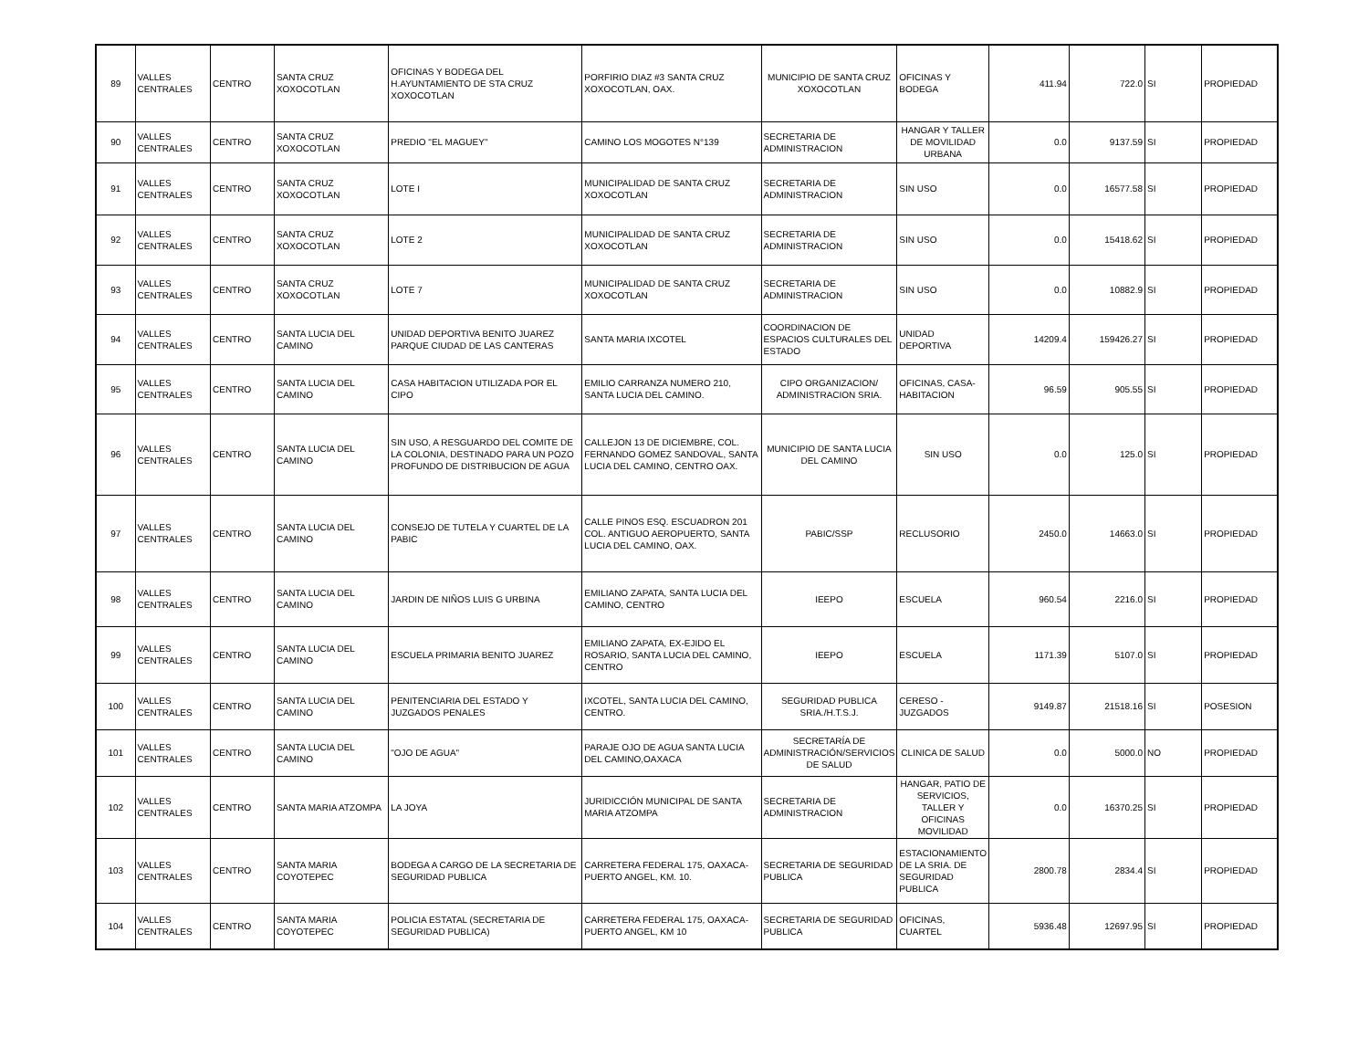| 89 | VALLES CENTRALES | CENTRO | SANTA CRUZ XOXOCOTLAN | OFICINAS Y BODEGA DEL H.AYUNTAMIENTO DE STA CRUZ XOXOCOTLAN | PORFIRIO DIAZ #3 SANTA CRUZ XOXOCOTLAN, OAX. | MUNICIPIO DE SANTA CRUZ XOXOCOTLAN | OFICINAS Y BODEGA | 411.94 | 722.0 | SI | PROPIEDAD |
| 90 | VALLES CENTRALES | CENTRO | SANTA CRUZ XOXOCOTLAN | PREDIO "EL MAGUEY" | CAMINO LOS MOGOTES N°139 | SECRETARIA DE ADMINISTRACION | HANGAR Y TALLER DE MOVILIDAD URBANA | 0.0 | 9137.59 | SI | PROPIEDAD |
| 91 | VALLES CENTRALES | CENTRO | SANTA CRUZ XOXOCOTLAN | LOTE I | MUNICIPALIDAD DE SANTA CRUZ XOXOCOTLAN | SECRETARIA DE ADMINISTRACION | SIN USO | 0.0 | 16577.58 | SI | PROPIEDAD |
| 92 | VALLES CENTRALES | CENTRO | SANTA CRUZ XOXOCOTLAN | LOTE 2 | MUNICIPALIDAD DE SANTA CRUZ XOXOCOTLAN | SECRETARIA DE ADMINISTRACION | SIN USO | 0.0 | 15418.62 | SI | PROPIEDAD |
| 93 | VALLES CENTRALES | CENTRO | SANTA CRUZ XOXOCOTLAN | LOTE 7 | MUNICIPALIDAD DE SANTA CRUZ XOXOCOTLAN | SECRETARIA DE ADMINISTRACION | SIN USO | 0.0 | 10882.9 | SI | PROPIEDAD |
| 94 | VALLES CENTRALES | CENTRO | SANTA LUCIA DEL CAMINO | UNIDAD DEPORTIVA BENITO JUAREZ PARQUE CIUDAD DE LAS CANTERAS | SANTA MARIA IXCOTEL | COORDINACION DE ESPACIOS CULTURALES DEL ESTADO | UNIDAD DEPORTIVA | 14209.4 | 159426.27 | SI | PROPIEDAD |
| 95 | VALLES CENTRALES | CENTRO | SANTA LUCIA DEL CAMINO | CASA HABITACION UTILIZADA POR EL CIPO | EMILIO CARRANZA NUMERO 210, SANTA LUCIA DEL CAMINO. | CIPO ORGANIZACION/ ADMINISTRACION SRIA. | OFICINAS, CASA-HABITACION | 96.59 | 905.55 | SI | PROPIEDAD |
| 96 | VALLES CENTRALES | CENTRO | SANTA LUCIA DEL CAMINO | SIN USO, A RESGUARDO DEL COMITE DE LA COLONIA, DESTINADO PARA UN POZO PROFUNDO DE DISTRIBUCION DE AGUA | CALLEJON 13 DE DICIEMBRE, COL. FERNANDO GOMEZ SANDOVAL, SANTA LUCIA DEL CAMINO, CENTRO OAX. | MUNICIPIO DE SANTA LUCIA DEL CAMINO | SIN USO | 0.0 | 125.0 | SI | PROPIEDAD |
| 97 | VALLES CENTRALES | CENTRO | SANTA LUCIA DEL CAMINO | CONSEJO DE TUTELA Y CUARTEL DE LA PABIC | CALLE PINOS ESQ. ESCUADRON 201 COL. ANTIGUO AEROPUERTO, SANTA LUCIA DEL CAMINO, OAX. | PABIC/SSP | RECLUSORIO | 2450.0 | 14663.0 | SI | PROPIEDAD |
| 98 | VALLES CENTRALES | CENTRO | SANTA LUCIA DEL CAMINO | JARDIN DE NIÑOS LUIS G URBINA | EMILIANO ZAPATA, SANTA LUCIA DEL CAMINO, CENTRO | IEEPO | ESCUELA | 960.54 | 2216.0 | SI | PROPIEDAD |
| 99 | VALLES CENTRALES | CENTRO | SANTA LUCIA DEL CAMINO | ESCUELA PRIMARIA BENITO JUAREZ | EMILIANO ZAPATA, EX-EJIDO EL ROSARIO, SANTA LUCIA DEL CAMINO, CENTRO | IEEPO | ESCUELA | 1171.39 | 5107.0 | SI | PROPIEDAD |
| 100 | VALLES CENTRALES | CENTRO | SANTA LUCIA DEL CAMINO | PENITENCIARIA DEL ESTADO Y JUZGADOS PENALES | IXCOTEL, SANTA LUCIA DEL CAMINO, CENTRO. | SEGURIDAD PUBLICA SRIA./H.T.S.J. | CERESO - JUZGADOS | 9149.87 | 21518.16 | SI | POSESION |
| 101 | VALLES CENTRALES | CENTRO | SANTA LUCIA DEL CAMINO | "OJO DE AGUA" | PARAJE OJO DE AGUA SANTA LUCIA DEL CAMINO,OAXACA | SECRETARÍA DE ADMINISTRACIÓN/SERVICIOS DE SALUD | CLINICA DE SALUD | 0.0 | 5000.0 | NO | PROPIEDAD |
| 102 | VALLES CENTRALES | CENTRO | SANTA MARIA ATZOMPA | LA JOYA | JURIDICCIÓN MUNICIPAL DE SANTA MARIA ATZOMPA | SECRETARIA DE ADMINISTRACION | HANGAR, PATIO DE SERVICIOS, TALLER Y OFICINAS MOVILIDAD | 0.0 | 16370.25 | SI | PROPIEDAD |
| 103 | VALLES CENTRALES | CENTRO | SANTA MARIA COYOTEPEC | BODEGA A CARGO DE LA SECRETARIA DE SEGURIDAD PUBLICA | CARRETERA FEDERAL 175, OAXACA-PUERTO ANGEL, KM. 10. | SECRETARIA DE SEGURIDAD PUBLICA | ESTACIONAMIENTO DE LA SRIA. DE SEGURIDAD PUBLICA | 2800.78 | 2834.4 | SI | PROPIEDAD |
| 104 | VALLES CENTRALES | CENTRO | SANTA MARIA COYOTEPEC | POLICIA ESTATAL (SECRETARIA DE SEGURIDAD PUBLICA) | CARRETERA FEDERAL 175, OAXACA-PUERTO ANGEL, KM 10 | SECRETARIA DE SEGURIDAD PUBLICA | OFICINAS, CUARTEL | 5936.48 | 12697.95 | SI | PROPIEDAD |